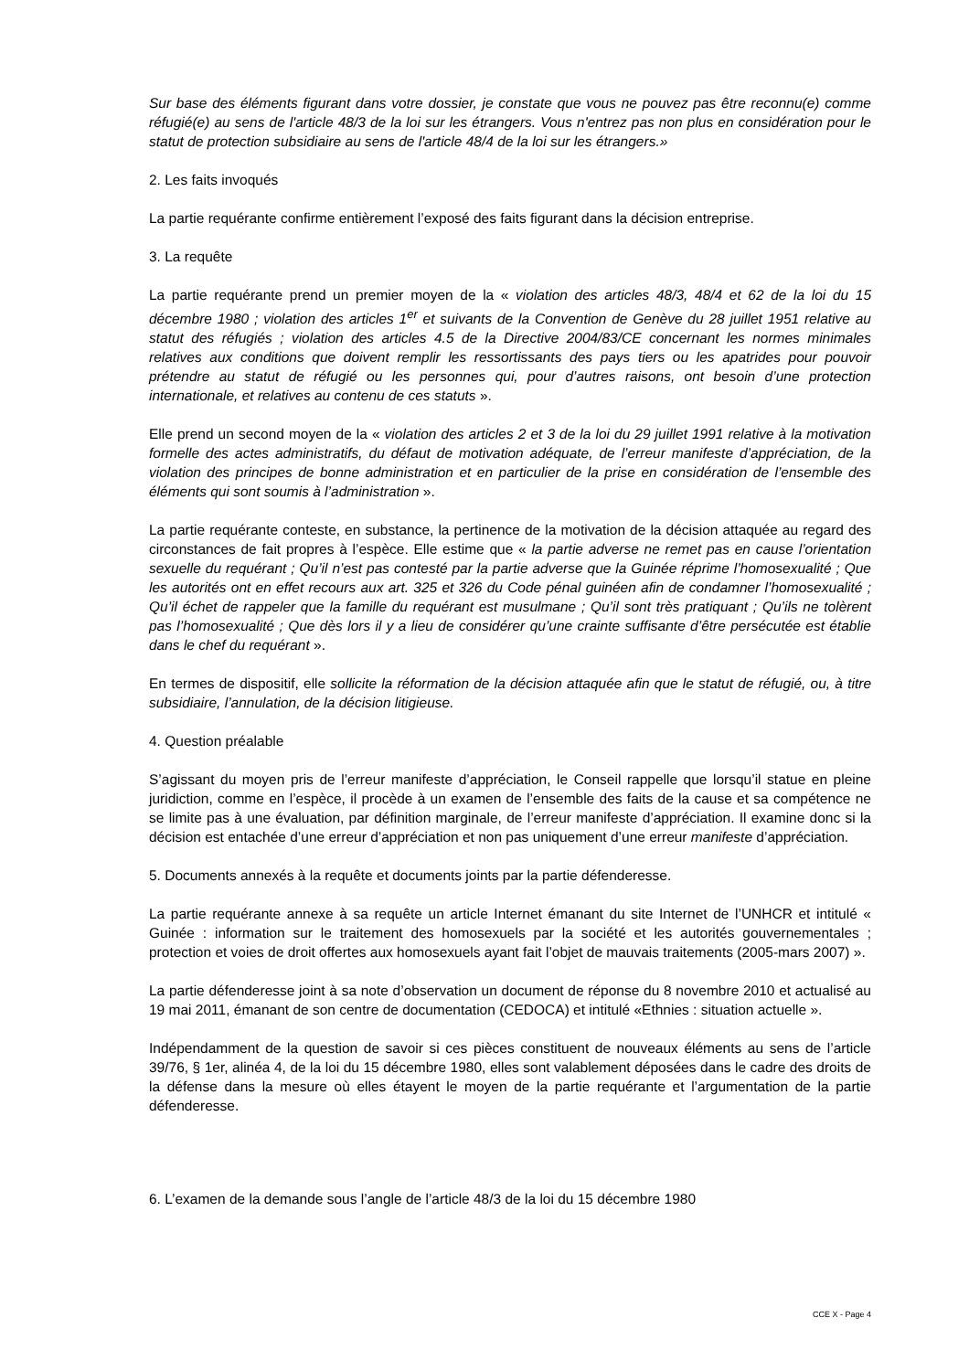Sur base des éléments figurant dans votre dossier, je constate que vous ne pouvez pas être reconnu(e) comme réfugié(e) au sens de l'article 48/3 de la loi sur les étrangers. Vous n'entrez pas non plus en considération pour le statut de protection subsidiaire au sens de l'article 48/4 de la loi sur les étrangers.»
2. Les faits invoqués
La partie requérante confirme entièrement l’exposé des faits figurant dans la décision entreprise.
3. La requête
La partie requérante prend un premier moyen de la « violation des articles 48/3, 48/4 et 62 de la loi du 15 décembre 1980 ; violation des articles 1<sup>er</sup> et suivants de la Convention de Genève du 28 juillet 1951 relative au statut des réfugiés ; violation des articles 4.5 de la Directive 2004/83/CE concernant les normes minimales relatives aux conditions que doivent remplir les ressortissants des pays tiers ou les apatrides pour pouvoir prétendre au statut de réfugié ou les personnes qui, pour d’autres raisons, ont besoin d’une protection internationale, et relatives au contenu de ces statuts ».
Elle prend un second moyen de la « violation des articles 2 et 3 de la loi du 29 juillet 1991 relative à la motivation formelle des actes administratifs, du défaut de motivation adéquate, de l’erreur manifeste d’appréciation, de la violation des principes de bonne administration et en particulier de la prise en considération de l’ensemble des éléments qui sont soumis à l’administration ».
La partie requérante conteste, en substance, la pertinence de la motivation de la décision attaquée au regard des circonstances de fait propres à l’espèce. Elle estime que « la partie adverse ne remet pas en cause l’orientation sexuelle du requérant ; Qu’il n’est pas contesté par la partie adverse que la Guinée réprime l’homosexualité ; Que les autorités ont en effet recours aux art. 325 et 326 du Code pénal guinéen afin de condamner l’homosexualité ; Qu’il échet de rappeler que la famille du requérant est musulmane ; Qu’il sont très pratiquant ; Qu’ils ne tolèrent pas l’homosexualité ; Que dès lors il y a lieu de considérer qu’une crainte suffisante d’être persécutée est établie dans le chef du requérant ».
En termes de dispositif, elle sollicite la réformation de la décision attaquée afin que le statut de réfugié, ou, à titre subsidiaire, l’annulation, de la décision litigieuse.
4. Question préalable
S’agissant du moyen pris de l’erreur manifeste d’appréciation, le Conseil rappelle que lorsqu’il statue en pleine juridiction, comme en l’espèce, il procède à un examen de l’ensemble des faits de la cause et sa compétence ne se limite pas à une évaluation, par définition marginale, de l’erreur manifeste d’appréciation. Il examine donc si la décision est entachée d’une erreur d’appréciation et non pas uniquement d’une erreur manifeste d’appréciation.
5. Documents annexés à la requête et documents joints par la partie défenderesse.
La partie requérante annexe à sa requête un article Internet émanant du site Internet de l’UNHCR et intitulé « Guinée : information sur le traitement des homosexuels par la société et les autorités gouvernementales ; protection et voies de droit offertes aux homosexuels ayant fait l’objet de mauvais traitements (2005-mars 2007) ».
La partie défenderesse joint à sa note d’observation un document de réponse du 8 novembre 2010 et actualisé au 19 mai 2011, émanant de son centre de documentation (CEDOCA) et intitulé «Ethnies : situation actuelle ».
Indépendamment de la question de savoir si ces pièces constituent de nouveaux éléments au sens de l’article 39/76, § 1er, alinéa 4, de la loi du 15 décembre 1980, elles sont valablement déposées dans le cadre des droits de la défense dans la mesure où elles étayent le moyen de la partie requérante et l’argumentation de la partie défenderesse.
6. L’examen de la demande sous l’angle de l’article 48/3 de la loi du 15 décembre 1980
CCE X - Page 4